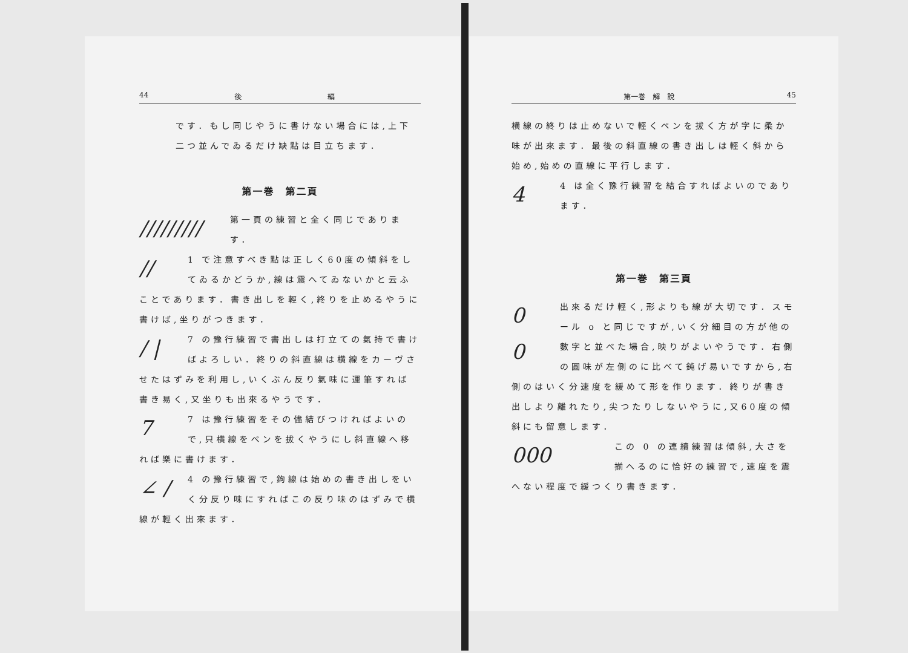44 後 編
です．もし同じやうに書けない場合には,上下二つ並んでゐるだけ缺點は目立ちます．
第一巻　第二頁
/////////
第一頁の練習と全く同じであります．
//
1 で注意すべき點は正しく60度の傾斜をしてゐるかどうか,線は震へてゐないかと云ふことであります．書き出しを輕く,終りを止めるやうに書けば,坐りがつきます．
/ |
7 の豫行練習で書出しは打立ての氣持で書けばよろしい．終りの斜直線は横線をカーヴさせたはずみを利用し,いくぶん反り氣味に運筆すれば書き易く,又坐りも出來るやうです．
7
7 は豫行練習をその儘結びつければよいので,只横線をペンを拔くやうにし斜直線へ移れば樂に書けます．
∠ /
4 の豫行練習で,鉤線は始めの書き出しをいく分反り味にすればこの反り味のはずみで横線が輕く出來ます．
第一巻　解　說 45
横線の終りは止めないで輕くペンを拔く方が字に柔か味が出來ます．最後の斜直線の書き出しは輕く斜から始め,始めの直線に平行します．
4
4 は全く豫行練習を結合すればよいのであります．
第一巻　第三頁
0
0
出來るだけ輕く,形よりも線が大切です．スモール o と同じですが,いく分細目の方が他の數字と並べた場合,映りがよいやうです．右側の圓味が左側のに比べて鈍げ易いですから,右側のはいく分速度を緩めて形を作ります．終りが書き出しより離れたり,尖つたりしないやうに,又60度の傾斜にも留意します．
000
この 0 の連續練習は傾斜,大さを揃へるのに恰好の練習で,速度を震へない程度で緩つくり書きます．